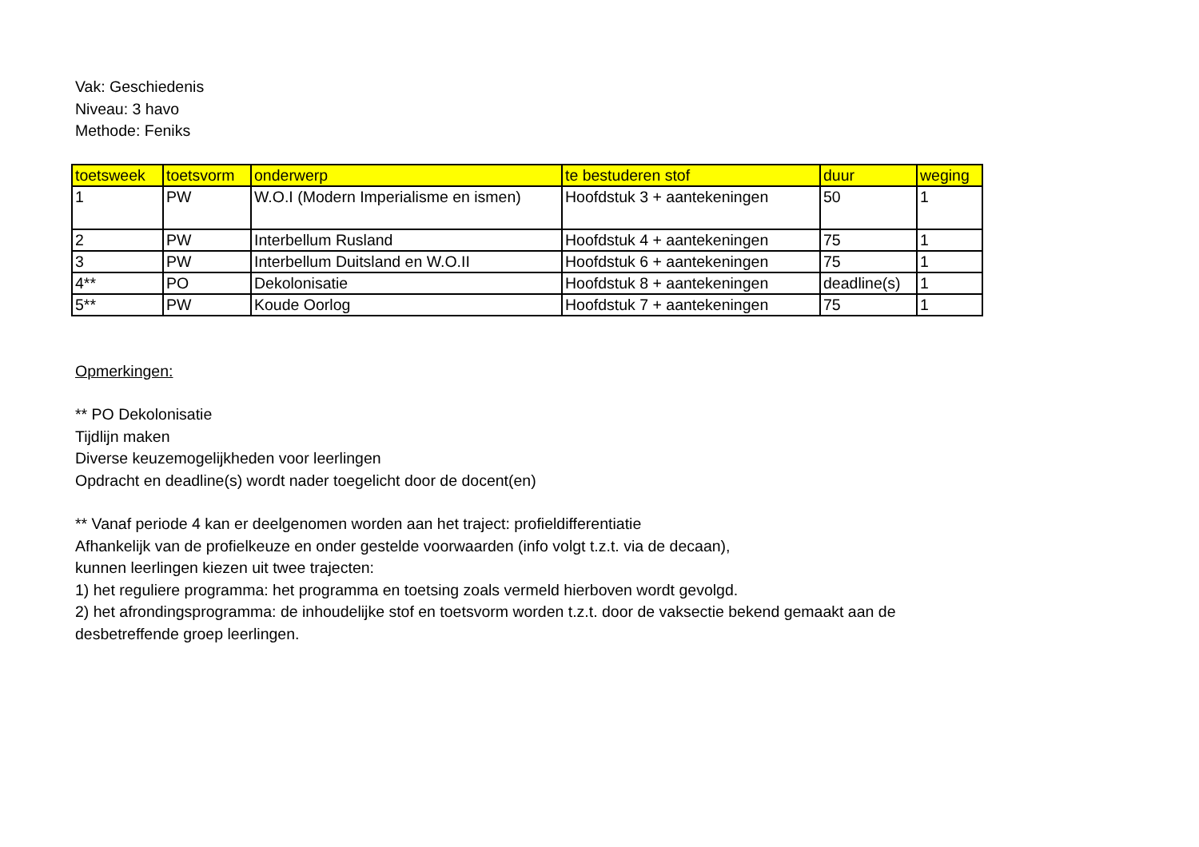Vak: Geschiedenis
Niveau: 3 havo
Methode: Feniks
| toetsweek | toetsvorm | onderwerp | te bestuderen stof | duur | weging |
| --- | --- | --- | --- | --- | --- |
| 1 | PW | W.O.I (Modern Imperialisme en ismen) | Hoofdstuk 3 + aantekeningen | 50 | 1 |
| 2 | PW | Interbellum Rusland | Hoofdstuk 4 + aantekeningen | 75 | 1 |
| 3 | PW | Interbellum Duitsland en W.O.II | Hoofdstuk 6 + aantekeningen | 75 | 1 |
| 4** | PO | Dekolonisatie | Hoofdstuk 8 + aantekeningen | deadline(s) | 1 |
| 5** | PW | Koude Oorlog | Hoofdstuk 7 + aantekeningen | 75 | 1 |
Opmerkingen:
** PO Dekolonisatie
Tijdlijn maken
Diverse keuzemogelijkheden voor leerlingen
Opdracht en deadline(s) wordt nader toegelicht door de docent(en)
** Vanaf periode 4 kan er deelgenomen worden aan het traject: profieldifferentiatie
Afhankelijk van de profielkeuze en onder gestelde voorwaarden (info volgt t.z.t. via de decaan),
kunnen leerlingen kiezen uit twee trajecten:
1) het reguliere programma: het programma en toetsing zoals vermeld hierboven wordt gevolgd.
2) het afrondingsprogramma: de inhoudelijke stof en toetsvorm worden t.z.t. door de vaksectie bekend gemaakt aan de
desbetreffende groep leerlingen.